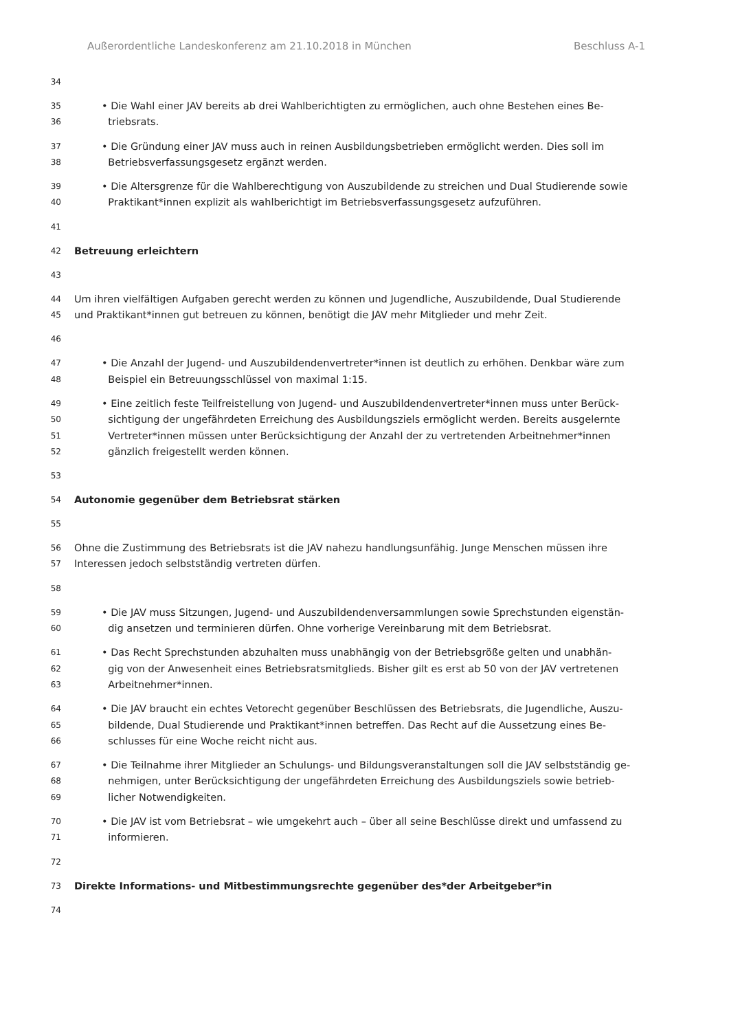Außerordentliche Landeskonferenz am 21.10.2018 in München Beschluss A-1
34
35 • Die Wahl einer JAV bereits ab drei Wahlberichtigten zu ermöglichen, auch ohne Bestehen eines Be-
36 triebsrats.
37 • Die Gründung einer JAV muss auch in reinen Ausbildungsbetrieben ermöglicht werden. Dies soll im
38 Betriebsverfassungsgesetz ergänzt werden.
39 • Die Altersgrenze für die Wahlberechtigung von Auszubildende zu streichen und Dual Studierende sowie
40 Praktikant*innen explizit als wahlberichtigt im Betriebsverfassungsgesetz aufzuführen.
41
42 Betreuung erleichtern
43
44 Um ihren vielfältigen Aufgaben gerecht werden zu können und Jugendliche, Auszubildende, Dual Studierende
45 und Praktikant*innen gut betreuen zu können, benötigt die JAV mehr Mitglieder und mehr Zeit.
46
47 • Die Anzahl der Jugend- und Auszubildendenvertreter*innen ist deutlich zu erhöhen. Denkbar wäre zum
48 Beispiel ein Betreuungsschlüssel von maximal 1:15.
49 • Eine zeitlich feste Teilfreistellung von Jugend- und Auszubildendenvertreter*innen muss unter Berück-
50 sichtigung der ungefährdeten Erreichung des Ausbildungsziels ermöglicht werden. Bereits ausgelernte
51 Vertreter*innen müssen unter Berücksichtigung der Anzahl der zu vertretenden Arbeitnehmer*innen
52 gänzlich freigestellt werden können.
53
54 Autonomie gegenüber dem Betriebsrat stärken
55
56 Ohne die Zustimmung des Betriebsrats ist die JAV nahezu handlungsunfähig. Junge Menschen müssen ihre
57 Interessen jedoch selbstständig vertreten dürfen.
58
59 • Die JAV muss Sitzungen, Jugend- und Auszubildendenversammlungen sowie Sprechstunden eigenstän-
60 dig ansetzen und terminieren dürfen. Ohne vorherige Vereinbarung mit dem Betriebsrat.
61 • Das Recht Sprechstunden abzuhalten muss unabhängig von der Betriebsgröße gelten und unabhän-
62 gig von der Anwesenheit eines Betriebsratsmitglieds. Bisher gilt es erst ab 50 von der JAV vertretenen
63 Arbeitnehmer*innen.
64 • Die JAV braucht ein echtes Vetorecht gegenüber Beschlüssen des Betriebsrats, die Jugendliche, Auszu-
65 bildende, Dual Studierende und Praktikant*innen betreffen. Das Recht auf die Aussetzung eines Be-
66 schlusses für eine Woche reicht nicht aus.
67 • Die Teilnahme ihrer Mitglieder an Schulungs- und Bildungsveranstaltungen soll die JAV selbstständig ge-
68 nehmigen, unter Berücksichtigung der ungefährdeten Erreichung des Ausbildungsziels sowie betrieb-
69 licher Notwendigkeiten.
70 • Die JAV ist vom Betriebsrat – wie umgekehrt auch – über all seine Beschlüsse direkt und umfassend zu
71 informieren.
72
73 Direkte Informations- und Mitbestimmungsrechte gegenüber des*der Arbeitgeber*in
74